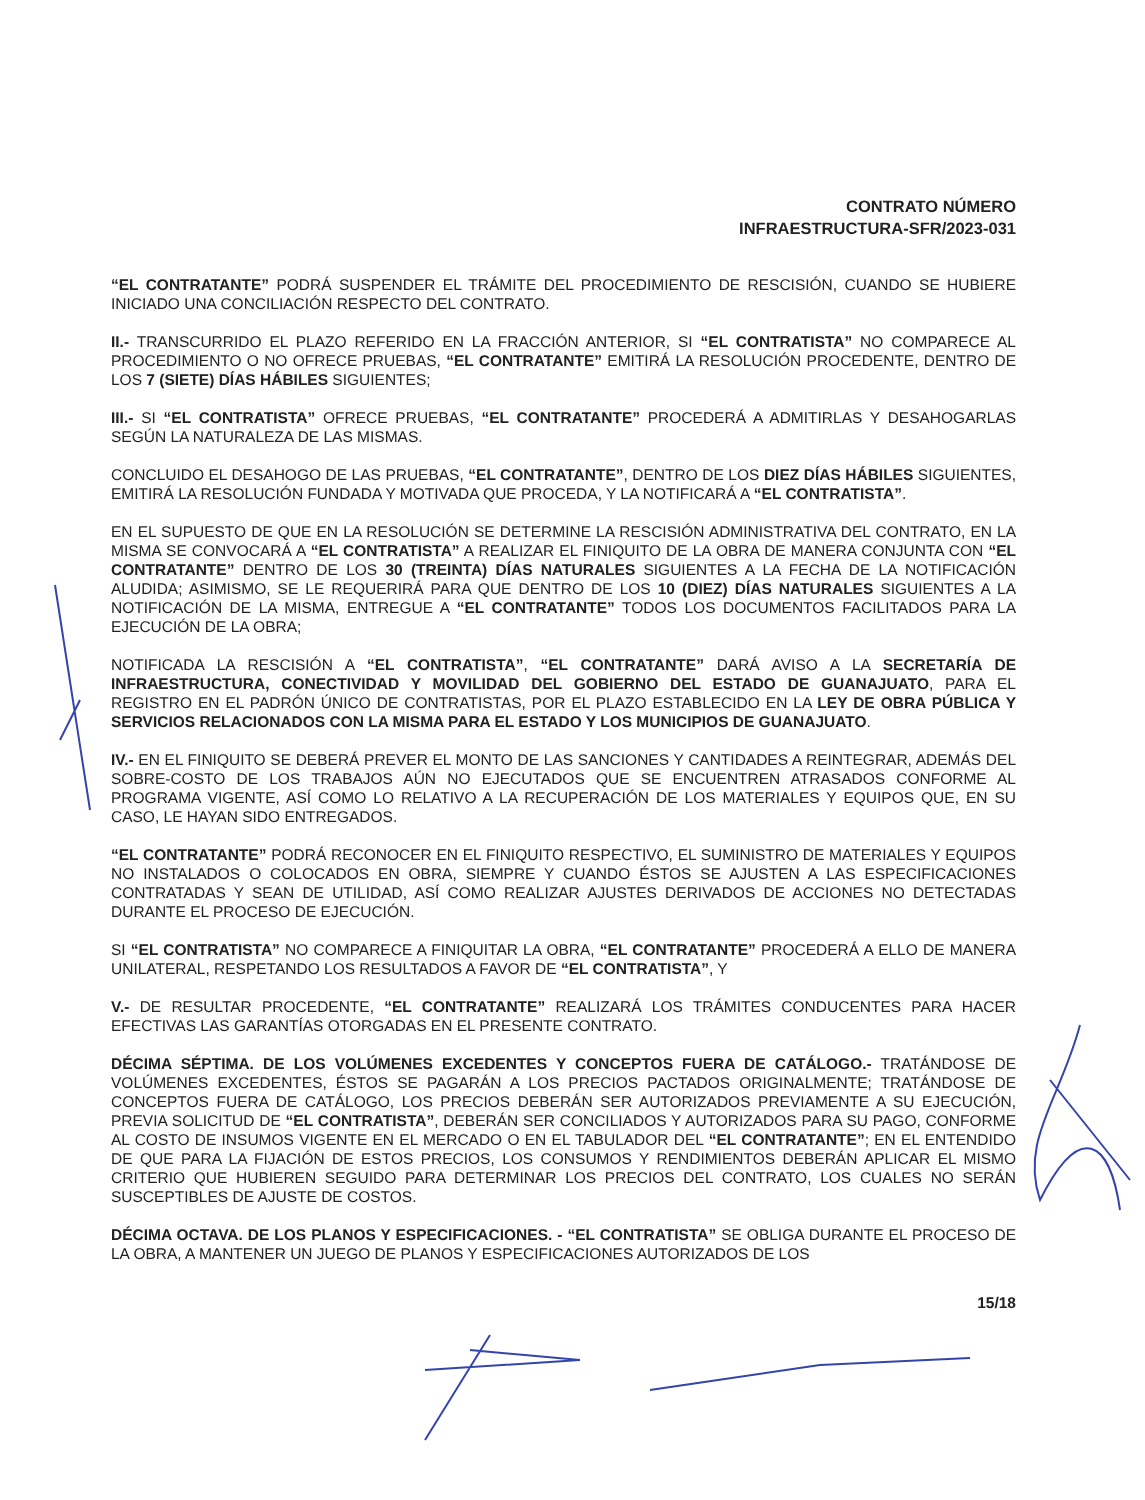CONTRATO NÚMERO
INFRAESTRUCTURA-SFR/2023-031
“EL CONTRATANTE” PODRÁ SUSPENDER EL TRÁMITE DEL PROCEDIMIENTO DE RESCISIÓN, CUANDO SE HUBIERE INICIADO UNA CONCILIACIÓN RESPECTO DEL CONTRATO.
II.- TRANSCURRIDO EL PLAZO REFERIDO EN LA FRACCIÓN ANTERIOR, SI “EL CONTRATISTA” NO COMPARECE AL PROCEDIMIENTO O NO OFRECE PRUEBAS, “EL CONTRATANTE” EMITIRÁ LA RESOLUCIÓN PROCEDENTE, DENTRO DE LOS 7 (SIETE) DÍAS HÁBILES SIGUIENTES;
III.- SI “EL CONTRATISTA” OFRECE PRUEBAS, “EL CONTRATANTE” PROCEDERÁ A ADMITIRLAS Y DESAHOGARLAS SEGÚN LA NATURALEZA DE LAS MISMAS.
CONCLUIDO EL DESAHOGO DE LAS PRUEBAS, “EL CONTRATANTE”, DENTRO DE LOS DIEZ DÍAS HÁBILES SIGUIENTES, EMITIRÁ LA RESOLUCIÓN FUNDADA Y MOTIVADA QUE PROCEDA, Y LA NOTIFICARÁ A “EL CONTRATISTA”.
EN EL SUPUESTO DE QUE EN LA RESOLUCIÓN SE DETERMINE LA RESCISIÓN ADMINISTRATIVA DEL CONTRATO, EN LA MISMA SE CONVOCARÁ A “EL CONTRATISTA” A REALIZAR EL FINIQUITO DE LA OBRA DE MANERA CONJUNTA CON “EL CONTRATANTE” DENTRO DE LOS 30 (TREINTA) DÍAS NATURALES SIGUIENTES A LA FECHA DE LA NOTIFICACIÓN ALUDIDA; ASIMISMO, SE LE REQUERIRÁ PARA QUE DENTRO DE LOS 10 (DIEZ) DÍAS NATURALES SIGUIENTES A LA NOTIFICACIÓN DE LA MISMA, ENTREGUE A “EL CONTRATANTE” TODOS LOS DOCUMENTOS FACILITADOS PARA LA EJECUCIÓN DE LA OBRA;
NOTIFICADA LA RESCISIÓN A “EL CONTRATISTA”, “EL CONTRATANTE” DARÁ AVISO A LA SECRETARÍA DE INFRAESTRUCTURA, CONECTIVIDAD Y MOVILIDAD DEL GOBIERNO DEL ESTADO DE GUANAJUATO, PARA EL REGISTRO EN EL PADRÓN ÚNICO DE CONTRATISTAS, POR EL PLAZO ESTABLECIDO EN LA LEY DE OBRA PÚBLICA Y SERVICIOS RELACIONADOS CON LA MISMA PARA EL ESTADO Y LOS MUNICIPIOS DE GUANAJUATO.
IV.- EN EL FINIQUITO SE DEBERÁ PREVER EL MONTO DE LAS SANCIONES Y CANTIDADES A REINTEGRAR, ADEMÁS DEL SOBRE-COSTO DE LOS TRABAJOS AÚN NO EJECUTADOS QUE SE ENCUENTREN ATRASADOS CONFORME AL PROGRAMA VIGENTE, ASÍ COMO LO RELATIVO A LA RECUPERACIÓN DE LOS MATERIALES Y EQUIPOS QUE, EN SU CASO, LE HAYAN SIDO ENTREGADOS.
“EL CONTRATANTE” PODRÁ RECONOCER EN EL FINIQUITO RESPECTIVO, EL SUMINISTRO DE MATERIALES Y EQUIPOS NO INSTALADOS O COLOCADOS EN OBRA, SIEMPRE Y CUANDO ÉSTOS SE AJUSTEN A LAS ESPECIFICACIONES CONTRATADAS Y SEAN DE UTILIDAD, ASÍ COMO REALIZAR AJUSTES DERIVADOS DE ACCIONES NO DETECTADAS DURANTE EL PROCESO DE EJECUCIÓN.
SI “EL CONTRATISTA” NO COMPARECE A FINIQUITAR LA OBRA, “EL CONTRATANTE” PROCEDERÁ A ELLO DE MANERA UNILATERAL, RESPETANDO LOS RESULTADOS A FAVOR DE “EL CONTRATISTA”, Y
V.- DE RESULTAR PROCEDENTE, “EL CONTRATANTE” REALIZARÁ LOS TRÁMITES CONDUCENTES PARA HACER EFECTIVAS LAS GARANTÍAS OTORGADAS EN EL PRESENTE CONTRATO.
DÉCIMA SÉPTIMA. DE LOS VOLÚMENES EXCEDENTES Y CONCEPTOS FUERA DE CATÁLOGO.- TRATÁNDOSE DE VOLÚMENES EXCEDENTES, ÉSTOS SE PAGARÁN A LOS PRECIOS PACTADOS ORIGINALMENTE; TRATÁNDOSE DE CONCEPTOS FUERA DE CATÁLOGO, LOS PRECIOS DEBERÁN SER AUTORIZADOS PREVIAMENTE A SU EJECUCIÓN, PREVIA SOLICITUD DE “EL CONTRATISTA”, DEBERÁN SER CONCILIADOS Y AUTORIZADOS PARA SU PAGO, CONFORME AL COSTO DE INSUMOS VIGENTE EN EL MERCADO O EN EL TABULADOR DEL “EL CONTRATANTE”; EN EL ENTENDIDO DE QUE PARA LA FIJACIÓN DE ESTOS PRECIOS, LOS CONSUMOS Y RENDIMIENTOS DEBERÁN APLICAR EL MISMO CRITERIO QUE HUBIEREN SEGUIDO PARA DETERMINAR LOS PRECIOS DEL CONTRATO, LOS CUALES NO SERÁN SUSCEPTIBLES DE AJUSTE DE COSTOS.
DÉCIMA OCTAVA. DE LOS PLANOS Y ESPECIFICACIONES. - “EL CONTRATISTA” SE OBLIGA DURANTE EL PROCESO DE LA OBRA, A MANTENER UN JUEGO DE PLANOS Y ESPECIFICACIONES AUTORIZADOS DE LOS
15/18